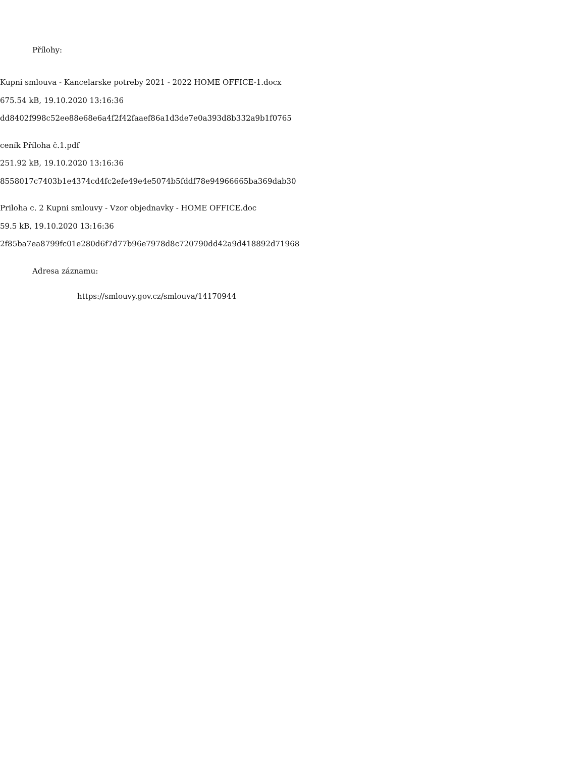Přílohy:
Kupni smlouva - Kancelarske potreby 2021 - 2022 HOME OFFICE-1.docx
675.54 kB, 19.10.2020 13:16:36
dd8402f998c52ee88e68e6a4f2f42faaef86a1d3de7e0a393d8b332a9b1f0765
ceník Příloha č.1.pdf
251.92 kB, 19.10.2020 13:16:36
8558017c7403b1e4374cd4fc2efe49e4e5074b5fddf78e94966665ba369dab30
Priloha c. 2 Kupni smlouvy - Vzor objednavky - HOME OFFICE.doc
59.5 kB, 19.10.2020 13:16:36
2f85ba7ea8799fc01e280d6f7d77b96e7978d8c720790dd42a9d418892d71968
Adresa záznamu:
https://smlouvy.gov.cz/smlouva/14170944